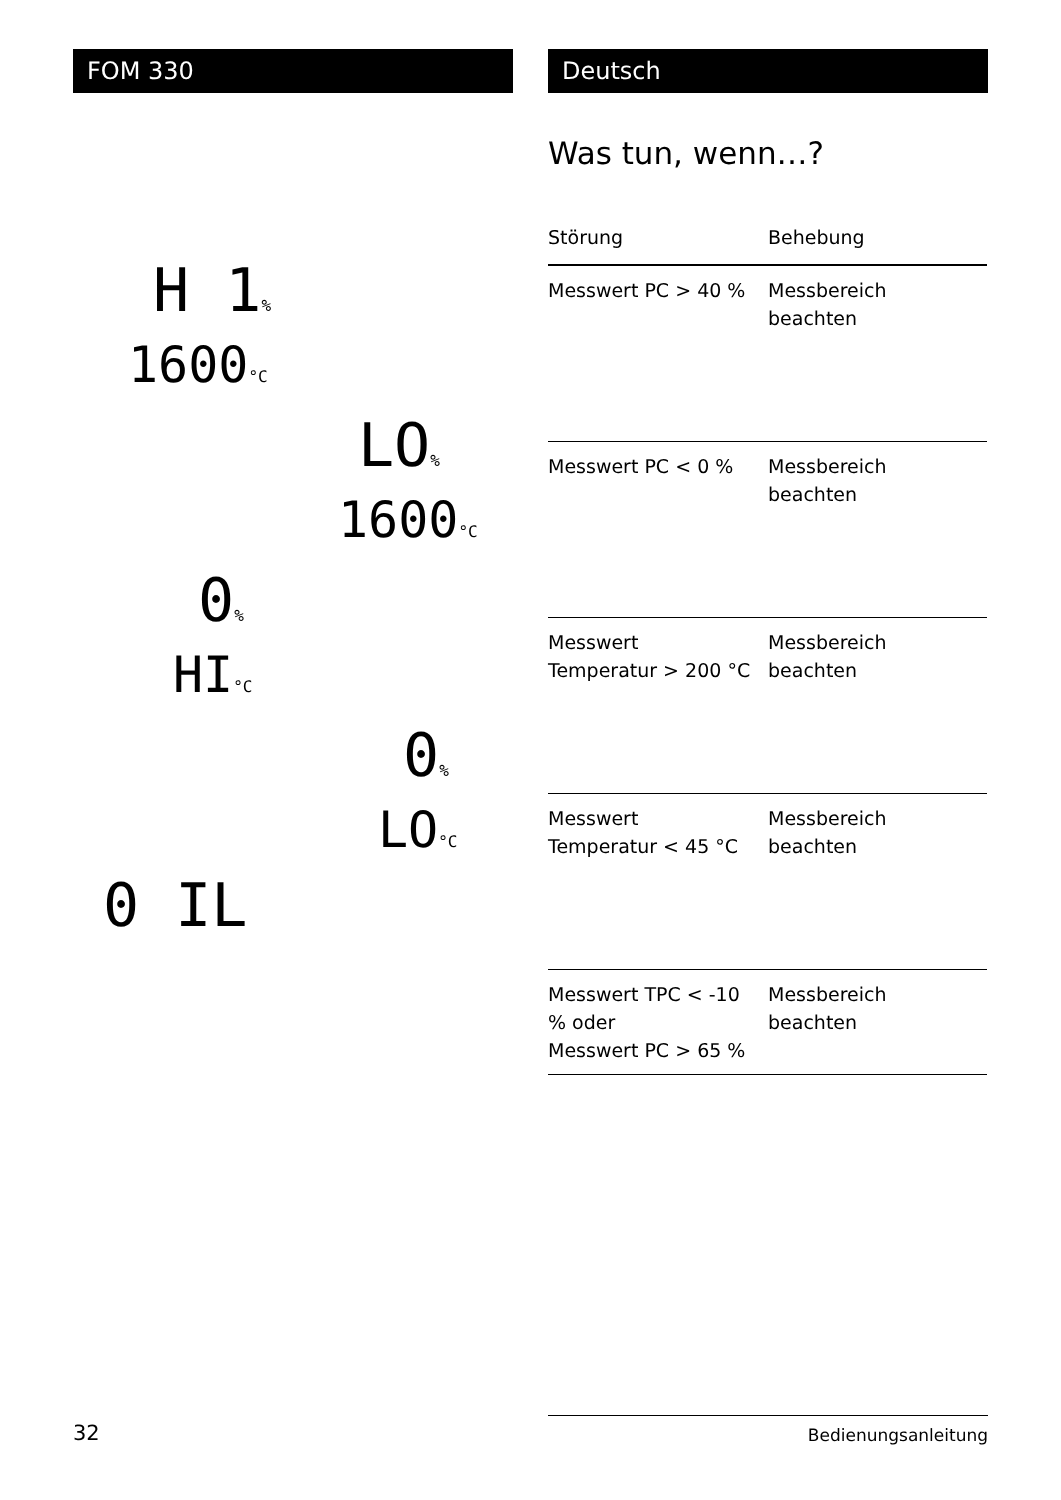FOM 330 Deutsch
H 1%
1600°C
LO%
1600°C
0%
HI°C
0%
LO°C
0 IL
Was tun, wenn…?
| Störung | Behebung |
| --- | --- |
| Messwert PC > 40 % | Messbereich beachten |
| Messwert PC < 0 % | Messbereich beachten |
| Messwert Temperatur > 200 °C | Messbereich beachten |
| Messwert Temperatur < 45 °C | Messbereich beachten |
| Messwert TPC < -10 % oder Messwert PC > 65 % | Messbereich beachten |
32 Bedienungsanleitung